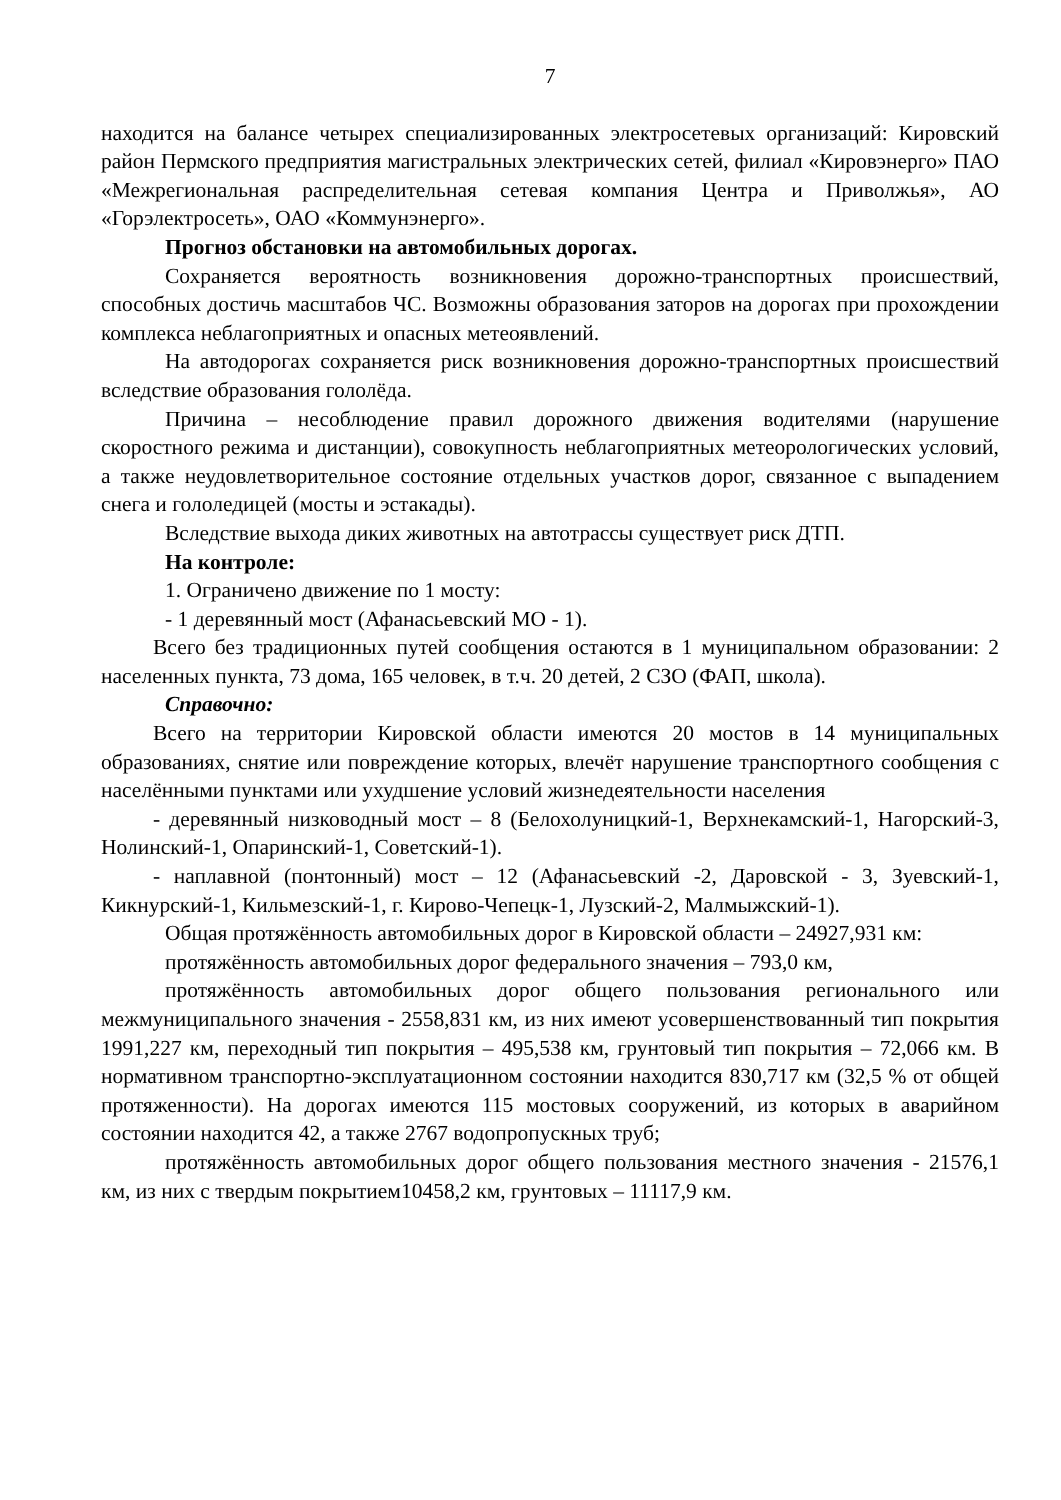7
находится на балансе четырех специализированных электросетевых организаций: Кировский район Пермского предприятия магистральных электрических сетей, филиал «Кировэнерго» ПАО «Межрегиональная распределительная сетевая компания Центра и Приволжья», АО «Горэлектросеть», ОАО «Коммунэнерго».
Прогноз обстановки на автомобильных дорогах.
Сохраняется вероятность возникновения дорожно-транспортных происшествий, способных достичь масштабов ЧС. Возможны образования заторов на дорогах при прохождении комплекса неблагоприятных и опасных метеоявлений.
На автодорогах сохраняется риск возникновения дорожно-транспортных происшествий вследствие образования гололёда.
Причина – несоблюдение правил дорожного движения водителями (нарушение скоростного режима и дистанции), совокупность неблагоприятных метеорологических условий, а также неудовлетворительное состояние отдельных участков дорог, связанное с выпадением снега и гололедицей (мосты и эстакады).
Вследствие выхода диких животных на автотрассы существует риск ДТП.
На контроле:
1. Ограничено движение по 1 мосту:
- 1 деревянный мост (Афанасьевский МО - 1).
Всего без традиционных путей сообщения остаются в 1 муниципальном образовании: 2 населенных пункта, 73 дома, 165 человек, в т.ч. 20 детей, 2 СЗО (ФАП, школа).
Справочно:
Всего на территории Кировской области имеются 20 мостов в 14 муниципальных образованиях, снятие или повреждение которых, влечёт нарушение транспортного сообщения с населёнными пунктами или ухудшение условий жизнедеятельности населения
- деревянный низководный мост – 8 (Белохолуницкий-1, Верхнекамский-1, Нагорский-3, Нолинский-1, Опаринский-1, Советский-1).
- наплавной (понтонный) мост – 12 (Афанасьевский -2, Даровской - 3, Зуевский-1, Кикнурский-1, Кильмезский-1, г. Кирово-Чепецк-1, Лузский-2, Малмыжский-1).
Общая протяжённость автомобильных дорог в Кировской области – 24927,931 км:
протяжённость автомобильных дорог федерального значения – 793,0 км,
протяжённость автомобильных дорог общего пользования регионального или межмуниципального значения - 2558,831 км, из них имеют усовершенствованный тип покрытия 1991,227 км, переходный тип покрытия – 495,538 км, грунтовый тип покрытия – 72,066 км. В нормативном транспортно-эксплуатационном состоянии находится 830,717 км (32,5 % от общей протяженности). На дорогах имеются 115 мостовых сооружений, из которых в аварийном состоянии находится 42, а также 2767 водопропускных труб;
протяжённость автомобильных дорог общего пользования местного значения - 21576,1 км, из них с твердым покрытием10458,2 км, грунтовых – 11117,9 км.